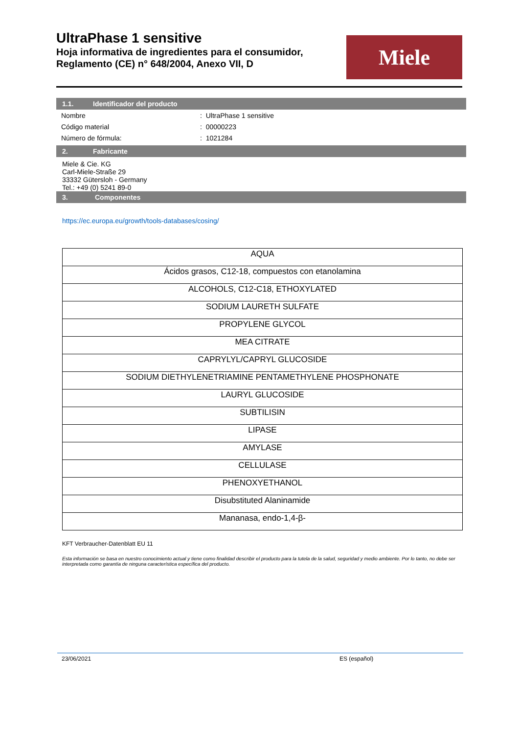UltraPhase 1 sensitive
Hoja informativa de ingredientes para el consumidor, Reglamento (CE) n° 648/2004, Anexo VII, D
Miele
1.1. Identificador del producto
| Nombre | : UltraPhase 1 sensitive |
| Código material | : 00000223 |
| Número de fórmula: | : 1021284 |
2. Fabricante
Miele & Cie. KG
Carl-Miele-Straße 29
33332 Gütersloh - Germany
Tel.: +49 (0) 5241 89-0
3. Componentes
https://ec.europa.eu/growth/tools-databases/cosing/
| AQUA |
| Ácidos grasos, C12-18, compuestos con etanolamina |
| ALCOHOLS, C12-C18, ETHOXYLATED |
| SODIUM LAURETH SULFATE |
| PROPYLENE GLYCOL |
| MEA CITRATE |
| CAPRYLYL/CAPRYL GLUCOSIDE |
| SODIUM DIETHYLENETRIAMINE PENTAMETHYLENE PHOSPHONATE |
| LAURYL GLUCOSIDE |
| SUBTILISIN |
| LIPASE |
| AMYLASE |
| CELLULASE |
| PHENOXYETHANOL |
| Disubstituted Alaninamide |
| Mananasa, endo-1,4-β- |
KFT Verbraucher-Datenblatt EU 11
Esta información se basa en nuestro conocimiento actual y tiene como finalidad describir el producto para la tutela de la salud, seguridad y medio ambiente. Por lo tanto, no debe ser interpretada como garantía de ninguna característica específica del producto.
23/06/2021 ES (español)